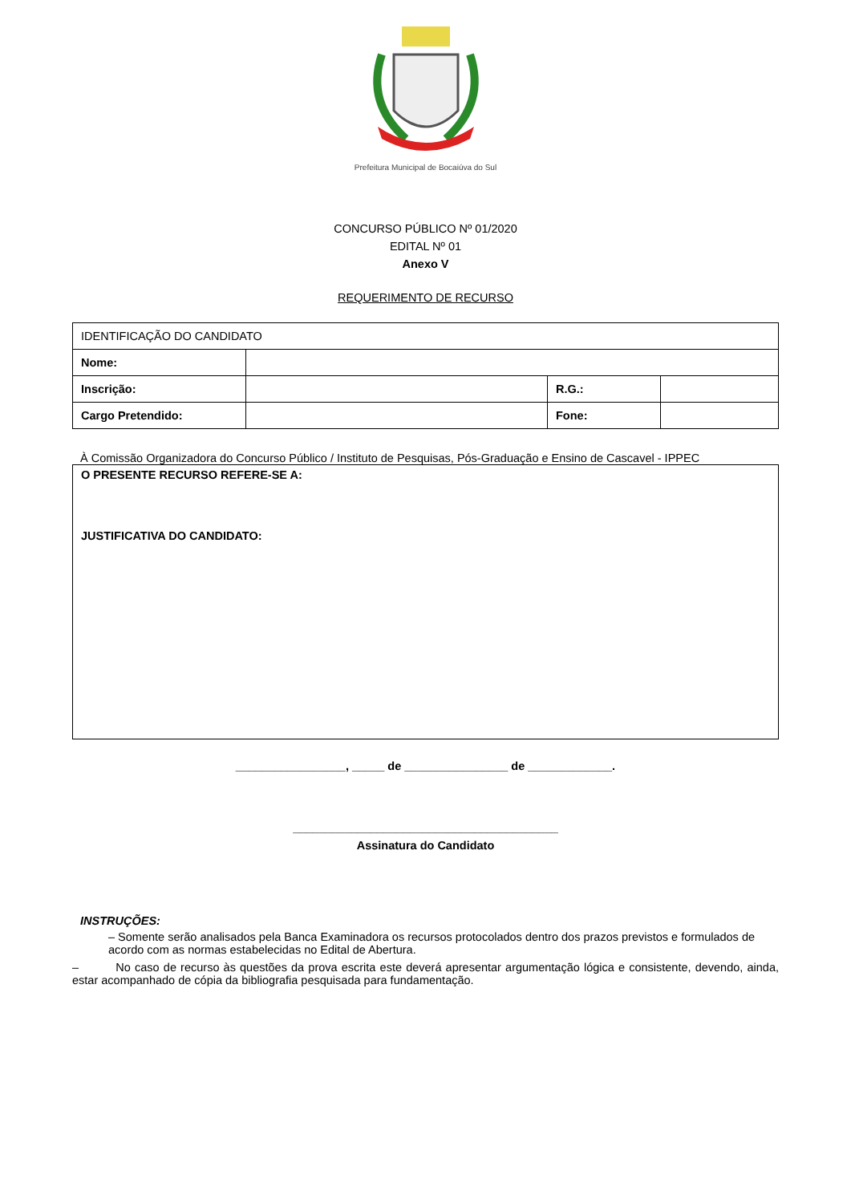Prefeitura Municipal de Bocaiúva do Sul
CONCURSO PÚBLICO Nº 01/2020
EDITAL Nº 01
Anexo V
REQUERIMENTO DE RECURSO
| IDENTIFICAÇÃO DO CANDIDATO | | | |
| Nome: | | | |
| Inscrição: | | R.G.: | |
| Cargo Pretendido: | | Fone: | |
À Comissão Organizadora do Concurso Público / Instituto de Pesquisas, Pós-Graduação e Ensino de Cascavel - IPPEC
O PRESENTE RECURSO REFERE-SE A:
JUSTIFICATIVA DO CANDIDATO:
_________________, _____ de ________________ de _____________.
_________________________________________
Assinatura do Candidato
INSTRUÇÕES:
– Somente serão analisados pela Banca Examinadora os recursos protocolados dentro dos prazos previstos e formulados de acordo com as normas estabelecidas no Edital de Abertura.
– No caso de recurso às questões da prova escrita este deverá apresentar argumentação lógica e consistente, devendo, ainda, estar acompanhado de cópia da bibliografia pesquisada para fundamentação.